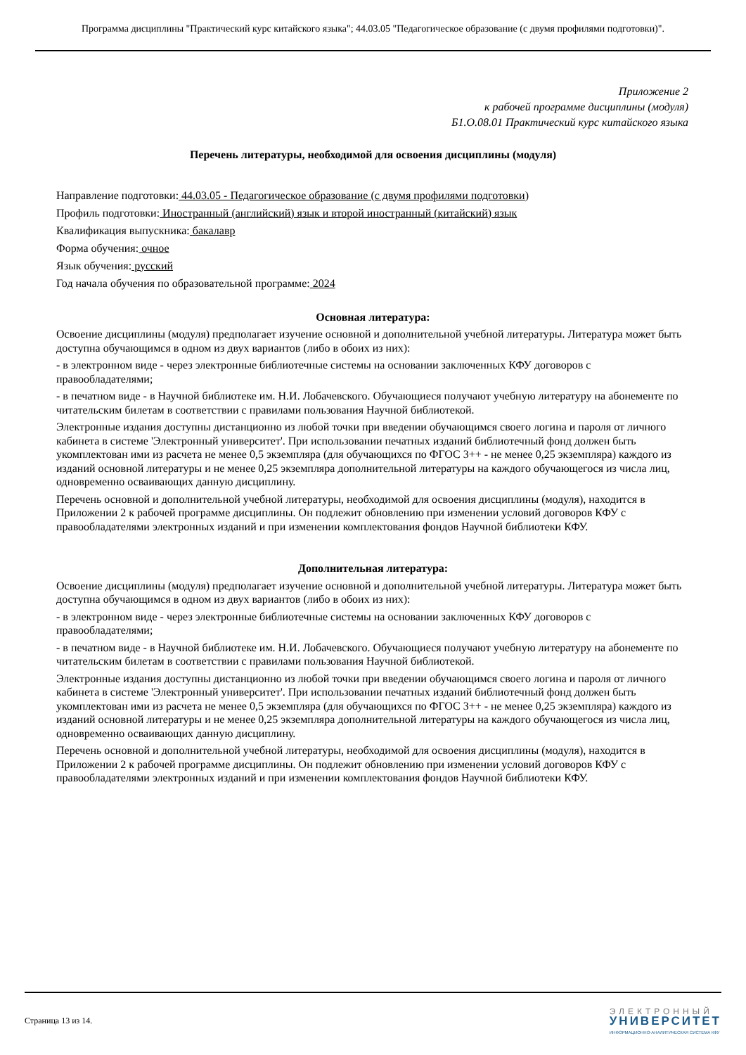Программа дисциплины "Практический курс китайского языка"; 44.03.05 "Педагогическое образование (с двумя профилями подготовки)".
Приложение 2
к рабочей программе дисциплины (модуля)
Б1.О.08.01 Практический курс китайского языка
Перечень литературы, необходимой для освоения дисциплины (модуля)
Направление подготовки: 44.03.05 - Педагогическое образование (с двумя профилями подготовки)
Профиль подготовки: Иностранный (английский) язык и второй иностранный (китайский) язык
Квалификация выпускника: бакалавр
Форма обучения: очное
Язык обучения: русский
Год начала обучения по образовательной программе: 2024
Основная литература:
Освоение дисциплины (модуля) предполагает изучение основной и дополнительной учебной литературы. Литература может быть доступна обучающимся в одном из двух вариантов (либо в обоих из них):
- в электронном виде - через электронные библиотечные системы на основании заключенных КФУ договоров с правообладателями;
- в печатном виде - в Научной библиотеке им. Н.И. Лобачевского. Обучающиеся получают учебную литературу на абонементе по читательским билетам в соответствии с правилами пользования Научной библиотекой.
Электронные издания доступны дистанционно из любой точки при введении обучающимся своего логина и пароля от личного кабинета в системе 'Электронный университет'. При использовании печатных изданий библиотечный фонд должен быть укомплектован ими из расчета не менее 0,5 экземпляра (для обучающихся по ФГОС 3++ - не менее 0,25 экземпляра) каждого из изданий основной литературы и не менее 0,25 экземпляра дополнительной литературы на каждого обучающегося из числа лиц, одновременно осваивающих данную дисциплину.
Перечень основной и дополнительной учебной литературы, необходимой для освоения дисциплины (модуля), находится в Приложении 2 к рабочей программе дисциплины. Он подлежит обновлению при изменении условий договоров КФУ с правообладателями электронных изданий и при изменении комплектования фондов Научной библиотеки КФУ.
Дополнительная литература:
Освоение дисциплины (модуля) предполагает изучение основной и дополнительной учебной литературы. Литература может быть доступна обучающимся в одном из двух вариантов (либо в обоих из них):
- в электронном виде - через электронные библиотечные системы на основании заключенных КФУ договоров с правообладателями;
- в печатном виде - в Научной библиотеке им. Н.И. Лобачевского. Обучающиеся получают учебную литературу на абонементе по читательским билетам в соответствии с правилами пользования Научной библиотекой.
Электронные издания доступны дистанционно из любой точки при введении обучающимся своего логина и пароля от личного кабинета в системе 'Электронный университет'. При использовании печатных изданий библиотечный фонд должен быть укомплектован ими из расчета не менее 0,5 экземпляра (для обучающихся по ФГОС 3++ - не менее 0,25 экземпляра) каждого из изданий основной литературы и не менее 0,25 экземпляра дополнительной литературы на каждого обучающегося из числа лиц, одновременно осваивающих данную дисциплину.
Перечень основной и дополнительной учебной литературы, необходимой для освоения дисциплины (модуля), находится в Приложении 2 к рабочей программе дисциплины. Он подлежит обновлению при изменении условий договоров КФУ с правообладателями электронных изданий и при изменении комплектования фондов Научной библиотеки КФУ.
Страница 13 из 14.
ЭЛЕКТРОННЫЙ
УНИВЕРСИТЕТ
ИНФОРМАЦИОННО-АНАЛИТИЧЕСКАЯ СИСТЕМА КФУ